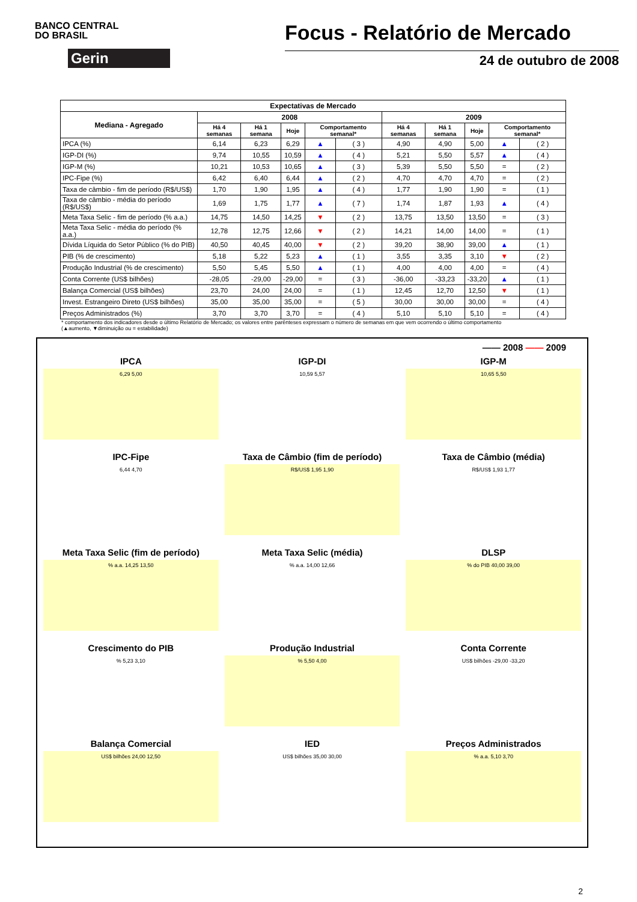BANCO CENTRAL
DO BRASIL
Gerin
Focus - Relatório de Mercado
24 de outubro de 2008
| Expectativas de Mercado | | | | | | | | | | |
| --- | --- | --- | --- | --- | --- | --- | --- | --- | --- | --- |
| Mediana - Agregado | 2008 | | | | | 2009 | | | | |
| | Há 4 semanas | Há 1 semana | Hoje | Comportamento semanal* | | Há 4 semanas | Há 1 semana | Hoje | Comportamento semanal* | |
| IPCA (%) | 6,14 | 6,23 | 6,29 | ▲ | ( 3 ) | 4,90 | 4,90 | 5,00 | ▲ | ( 2 ) |
| IGP-DI (%) | 9,74 | 10,55 | 10,59 | ▲ | ( 4 ) | 5,21 | 5,50 | 5,57 | ▲ | ( 4 ) |
| IGP-M (%) | 10,21 | 10,53 | 10,65 | ▲ | ( 3 ) | 5,39 | 5,50 | 5,50 | = | ( 2 ) |
| IPC-Fipe (%) | 6,42 | 6,40 | 6,44 | ▲ | ( 2 ) | 4,70 | 4,70 | 4,70 | = | ( 2 ) |
| Taxa de câmbio - fim de período (R$/US$) | 1,70 | 1,90 | 1,95 | ▲ | ( 4 ) | 1,77 | 1,90 | 1,90 | = | ( 1 ) |
| Taxa de câmbio - média do período (R$/US$) | 1,69 | 1,75 | 1,77 | ▲ | ( 7 ) | 1,74 | 1,87 | 1,93 | ▲ | ( 4 ) |
| Meta Taxa Selic - fim de período (% a.a.) | 14,75 | 14,50 | 14,25 | ▼ | ( 2 ) | 13,75 | 13,50 | 13,50 | = | ( 3 ) |
| Meta Taxa Selic - média do período (% a.a.) | 12,78 | 12,75 | 12,66 | ▼ | ( 2 ) | 14,21 | 14,00 | 14,00 | = | ( 1 ) |
| Dívida Líquida do Setor Público (% do PIB) | 40,50 | 40,45 | 40,00 | ▼ | ( 2 ) | 39,20 | 38,90 | 39,00 | ▲ | ( 1 ) |
| PIB (% de crescimento) | 5,18 | 5,22 | 5,23 | ▲ | ( 1 ) | 3,55 | 3,35 | 3,10 | ▼ | ( 2 ) |
| Produção Industrial (% de crescimento) | 5,50 | 5,45 | 5,50 | ▲ | ( 1 ) | 4,00 | 4,00 | 4,00 | = | ( 4 ) |
| Conta Corrente (US$ bilhões) | -28,05 | -29,00 | -29,00 | = | ( 3 ) | -36,00 | -33,23 | -33,20 | ▲ | ( 1 ) |
| Balança Comercial (US$ bilhões) | 23,70 | 24,00 | 24,00 | = | ( 1 ) | 12,45 | 12,70 | 12,50 | ▼ | ( 1 ) |
| Invest. Estrangeiro Direto (US$ bilhões) | 35,00 | 35,00 | 35,00 | = | ( 5 ) | 30,00 | 30,00 | 30,00 | = | ( 4 ) |
| Preços Administrados (%) | 3,70 | 3,70 | 3,70 | = | ( 4 ) | 5,10 | 5,10 | 5,10 | = | ( 4 ) |
* comportamento dos indicadores desde o último Relatório de Mercado; os valores entre parênteses expressam o número de semanas em que vem ocorrendo o último comportamento
(▲aumento, ▼diminuição ou = estabilidade)
—— 2008 —— 2009
IPCA
6,29 5,00
IGP-DI
10,59 5,57
IGP-M
10,65 5,50
IPC-Fipe
6,44 4,70
Taxa de Câmbio (fim de período)
R$/US$ 1,95 1,90
Taxa de Câmbio (média)
R$/US$ 1,93 1,77
Meta Taxa Selic (fim de período)
% a.a. 14,25 13,50
Meta Taxa Selic (média)
% a.a. 14,00 12,66
DLSP
% do PIB 40,00 39,00
Crescimento do PIB
% 5,23 3,10
Produção Industrial
% 5,50 4,00
Conta Corrente
US$ bilhões -29,00 -33,20
Balança Comercial
US$ bilhões 24,00 12,50
IED
US$ bilhões 35,00 30,00
Preços Administrados
% a.a. 5,10 3,70
2